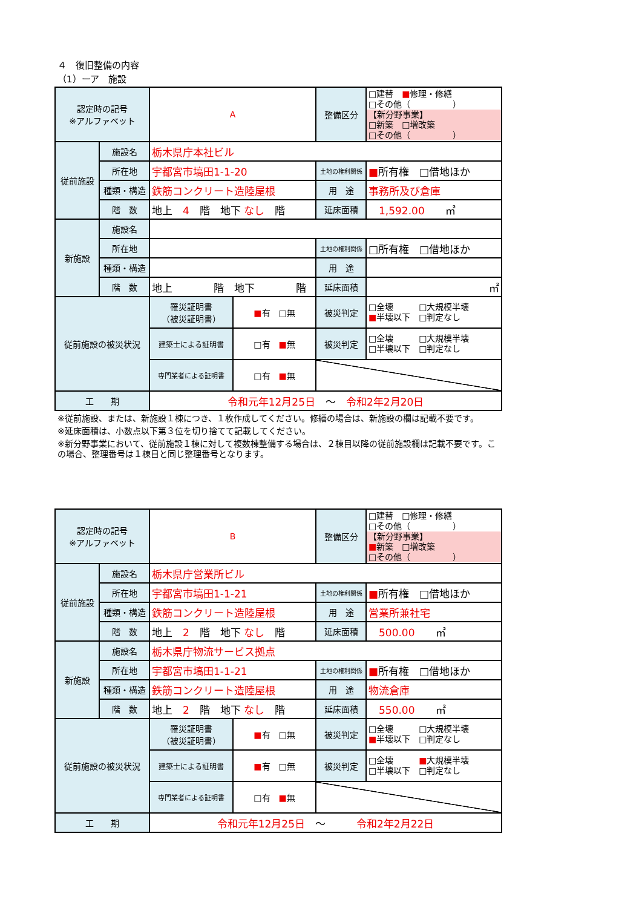４　復旧整備の内容
（1）ーア　施設
| 認定時の記号 ※アルファベット | | A | 整備区分 | □建替 ■ 修理・修繕 □その他（ ） 【新分野事業】 □新築 □増改築 □その他（ ） |
| 従前施設 | 施設名 | 栃木県庁本社ビル | | |
| | 所在地 | 宇都宮市塙田1-1-20 | 土地の権利関係 | ■ 所有権 □借地ほか |
| | 種類・構造 | 鉄筋コンクリート造陸屋根 | 用 途 | 事務所及び倉庫 |
| | 階 数 | 地上 4 階 地下 なし 階 | 延床面積 | 1,592.00 ㎡ |
| 新施設 | 施設名 | | | |
| | 所在地 | | 土地の権利関係 | □所有権 □借地ほか |
| | 種類・構造 | | 用 途 | |
| | 階 数 | 地上 階 地下 階 | 延床面積 | ㎡ |
| 従前施設の被災状況 | | / 罹災証明書 （被災証明書） / ■ 有 □無 / | 被災判定 | □全壊 □大規模半壊 ■ 半壊以下 □判定なし |
| | | / 建築士による証明書 / □有 ■ 無 / | 被災判定 | □全壊 □大規模半壊 □半壊以下 □判定なし |
| | | / 専門業者による証明書 / □有 ■ 無 / | | |
| 工 期 | | 令和元年12月25日 ～ 令和2年2月20日 | | |
※従前施設、または、新施設１棟につき、１枚作成してください。修繕の場合は、新施設の欄は記載不要です。
※延床面積は、小数点以下第３位を切り捨てて記載してください。
※新分野事業において、従前施設１棟に対して複数棟整備する場合は、２棟目以降の従前施設欄は記載不要です。この場合、整理番号は１棟目と同じ整理番号となります。
| 認定時の記号 ※アルファベット | | B | 整備区分 | □建替 □修理・修繕 □その他（ ） 【新分野事業】 ■ 新築 □増改築 □その他（ ） |
| 従前施設 | 施設名 | 栃木県庁営業所ビル | | |
| | 所在地 | 宇都宮市塙田1-1-21 | 土地の権利関係 | ■ 所有権 □借地ほか |
| | 種類・構造 | 鉄筋コンクリート造陸屋根 | 用 途 | 営業所兼社宅 |
| | 階 数 | 地上 2 階 地下 なし 階 | 延床面積 | 500.00 ㎡ |
| 新施設 | 施設名 | 栃木県庁物流サービス拠点 | | |
| | 所在地 | 宇都宮市塙田1-1-21 | 土地の権利関係 | ■ 所有権 □借地ほか |
| | 種類・構造 | 鉄筋コンクリート造陸屋根 | 用 途 | 物流倉庫 |
| | 階 数 | 地上 2 階 地下 なし 階 | 延床面積 | 550.00 ㎡ |
| 従前施設の被災状況 | | / 罹災証明書 （被災証明書） / ■ 有 □無 / | 被災判定 | □全壊 □大規模半壊 ■ 半壊以下 □判定なし |
| | | / 建築士による証明書 / ■ 有 □無 / | 被災判定 | □全壊 ■ 大規模半壊 □半壊以下 □判定なし |
| | | / 専門業者による証明書 / □有 ■ 無 / | | |
| 工 期 | | 令和元年12月25日 ～ 令和2年2月22日 | | |